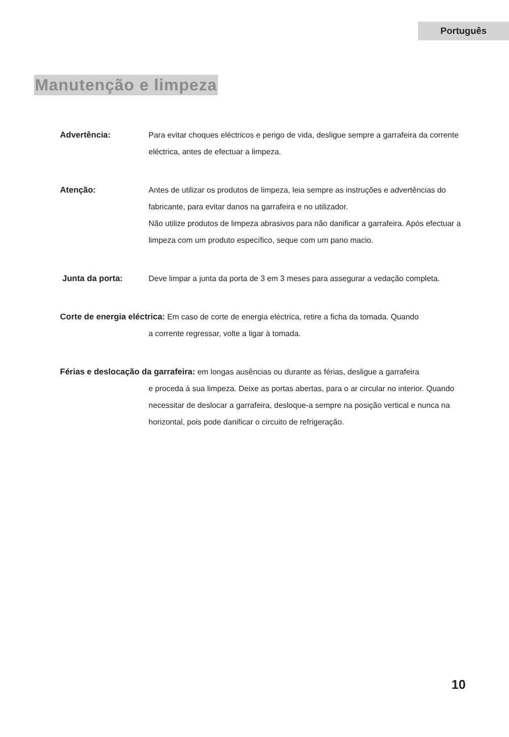Português
Manutenção e limpeza
Advertência: Para evitar choques eléctricos e perigo de vida, desligue sempre a garrafeira da corrente eléctrica, antes de efectuar a limpeza.
Atenção: Antes de utilizar os produtos de limpeza, leia sempre as instruções e advertências do fabricante, para evitar danos na garrafeira e no utilizador.
Não utilize produtos de limpeza abrasivos para não danificar a garrafeira. Após efectuar a limpeza com um produto específico, seque com um pano macio.
Junta da porta: Deve limpar a junta da porta de 3 em 3 meses para assegurar a vedação completa.
Corte de energia eléctrica: Em caso de corte de energia eléctrica, retire a ficha da tomada. Quando
a corrente regressar, volte a ligar à tomada.
Férias e deslocação da garrafeira: em longas ausências ou durante as férias, desligue a garrafeira
e proceda à sua limpeza. Deixe as portas abertas, para o ar circular no interior. Quando necessitar de deslocar a garrafeira, desloque-a sempre na posição vertical e nunca na horizontal, pois pode danificar o circuito de refrigeração.
10